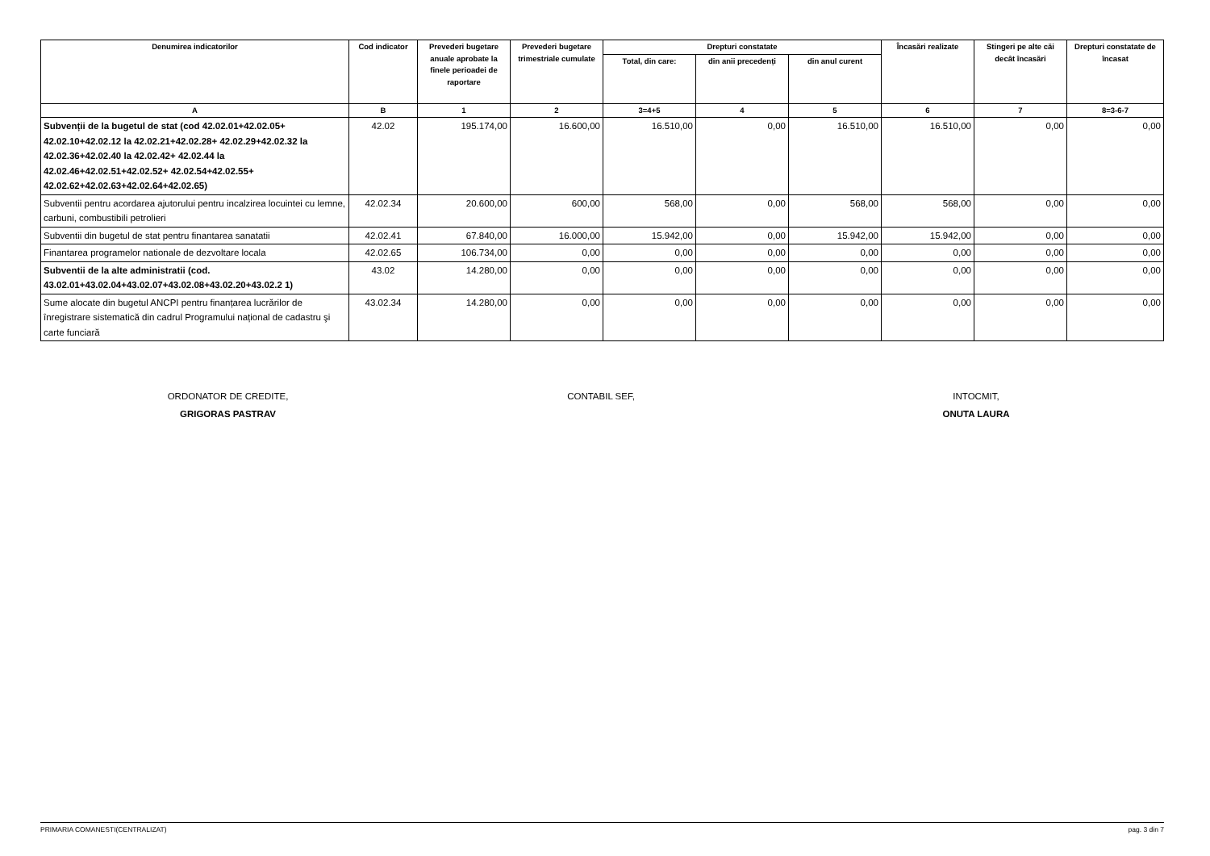| Denumirea indicatorilor | Cod indicator | Prevederi bugetare anuale aprobate la finele perioadei de raportare | Prevederi bugetare trimestriale cumulate | Drepturi constatate | | | Încasări realizate | Stingeri pe alte căi decât încasări | Drepturi constatate de încasat |
| --- | --- | --- | --- | --- | --- | --- | --- | --- | --- |
| | | | | Total, din care: | din anii precedenți | din anul curent | | | |
| A | B | 1 | 2 | 3=4+5 | 4 | 5 | 6 | 7 | 8=3-6-7 |
| Subvenții de la bugetul de stat (cod 42.02.01+42.02.05+ 42.02.10+42.02.12 la 42.02.21+42.02.28+ 42.02.29+42.02.32 la 42.02.36+42.02.40 la 42.02.42+ 42.02.44 la 42.02.46+42.02.51+42.02.52+ 42.02.54+42.02.55+ 42.02.62+42.02.63+42.02.64+42.02.65) | 42.02 | 195.174,00 | 16.600,00 | 16.510,00 | 0,00 | 16.510,00 | 16.510,00 | 0,00 | 0,00 |
| Subventii pentru acordarea ajutorului pentru incalzirea locuintei cu lemne, carbuni, combustibili petrolieri | 42.02.34 | 20.600,00 | 600,00 | 568,00 | 0,00 | 568,00 | 568,00 | 0,00 | 0,00 |
| Subventii din bugetul de stat pentru finantarea sanatatii | 42.02.41 | 67.840,00 | 16.000,00 | 15.942,00 | 0,00 | 15.942,00 | 15.942,00 | 0,00 | 0,00 |
| Finantarea programelor nationale de dezvoltare locala | 42.02.65 | 106.734,00 | 0,00 | 0,00 | 0,00 | 0,00 | 0,00 | 0,00 | 0,00 |
| Subventii de la alte administratii (cod. 43.02.01+43.02.04+43.02.07+43.02.08+43.02.20+43.02.2 1) | 43.02 | 14.280,00 | 0,00 | 0,00 | 0,00 | 0,00 | 0,00 | 0,00 | 0,00 |
| Sume alocate din bugetul ANCPI pentru finanțarea lucrărilor de înregistrare sistematică din cadrul Programului național de cadastru şi carte funciară | 43.02.34 | 14.280,00 | 0,00 | 0,00 | 0,00 | 0,00 | 0,00 | 0,00 | 0,00 |
ORDONATOR DE CREDITE,
GRIGORAS PASTRAV
CONTABIL SEF,
INTOCMIT,
ONUTA LAURA
PRIMARIA COMANESTI(CENTRALIZAT) pag. 3 din 7